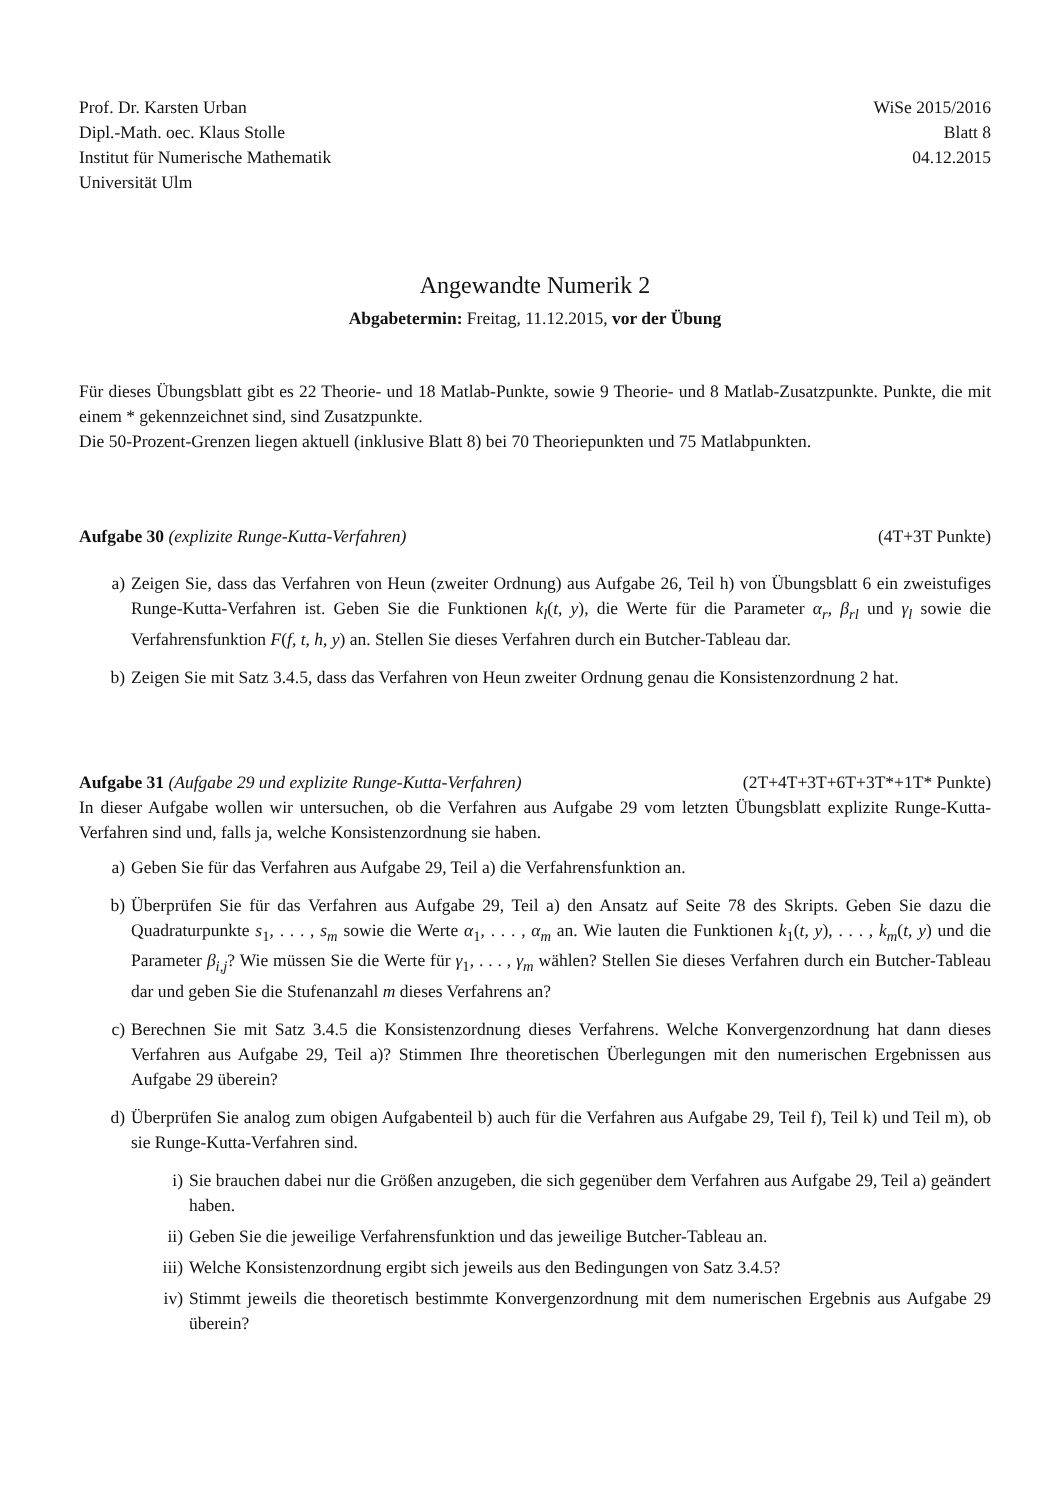Prof. Dr. Karsten Urban
Dipl.-Math. oec. Klaus Stolle
Institut für Numerische Mathematik
Universität Ulm
WiSe 2015/2016
Blatt 8
04.12.2015
Angewandte Numerik 2
Abgabetermin: Freitag, 11.12.2015, vor der Übung
Für dieses Übungsblatt gibt es 22 Theorie- und 18 Matlab-Punkte, sowie 9 Theorie- und 8 Matlab-Zusatzpunkte. Punkte, die mit einem * gekennzeichnet sind, sind Zusatzpunkte.
Die 50-Prozent-Grenzen liegen aktuell (inklusive Blatt 8) bei 70 Theoriepunkten und 75 Matlabpunkten.
Aufgabe 30 (explizite Runge-Kutta-Verfahren)
(4T+3T Punkte)
a) Zeigen Sie, dass das Verfahren von Heun (zweiter Ordnung) aus Aufgabe 26, Teil h) von Übungsblatt 6 ein zweistufiges Runge-Kutta-Verfahren ist. Geben Sie die Funktionen k<sub>l</sub>(t, y), die Werte für die Parameter α<sub>r</sub>, β<sub>rl</sub> und γ<sub>l</sub> sowie die Verfahrensfunktion F(f, t, h, y) an. Stellen Sie dieses Verfahren durch ein Butcher-Tableau dar.
b) Zeigen Sie mit Satz 3.4.5, dass das Verfahren von Heun zweiter Ordnung genau die Konsistenzordnung 2 hat.
Aufgabe 31 (Aufgabe 29 und explizite Runge-Kutta-Verfahren)
(2T+4T+3T+6T+3T*+1T* Punkte)
In dieser Aufgabe wollen wir untersuchen, ob die Verfahren aus Aufgabe 29 vom letzten Übungsblatt explizite Runge-Kutta-Verfahren sind und, falls ja, welche Konsistenzordnung sie haben.
a) Geben Sie für das Verfahren aus Aufgabe 29, Teil a) die Verfahrensfunktion an.
b) Überprüfen Sie für das Verfahren aus Aufgabe 29, Teil a) den Ansatz auf Seite 78 des Skripts. Geben Sie dazu die Quadraturpunkte s<sub>1</sub>, . . . , s<sub>m</sub> sowie die Werte α<sub>1</sub>, . . . , α<sub>m</sub> an. Wie lauten die Funktionen k<sub>1</sub>(t, y), . . . , k<sub>m</sub>(t, y) und die Parameter β<sub>i,j</sub>? Wie müssen Sie die Werte für γ<sub>1</sub>, . . . , γ<sub>m</sub> wählen? Stellen Sie dieses Verfahren durch ein Butcher-Tableau dar und geben Sie die Stufenanzahl m dieses Verfahrens an?
c) Berechnen Sie mit Satz 3.4.5 die Konsistenzordnung dieses Verfahrens. Welche Konvergenzordnung hat dann dieses Verfahren aus Aufgabe 29, Teil a)? Stimmen Ihre theoretischen Überlegungen mit den numerischen Ergebnissen aus Aufgabe 29 überein?
d) Überprüfen Sie analog zum obigen Aufgabenteil b) auch für die Verfahren aus Aufgabe 29, Teil f), Teil k) und Teil m), ob sie Runge-Kutta-Verfahren sind.
i) Sie brauchen dabei nur die Größen anzugeben, die sich gegenüber dem Verfahren aus Aufgabe 29, Teil a) geändert haben.
ii) Geben Sie die jeweilige Verfahrensfunktion und das jeweilige Butcher-Tableau an.
iii) Welche Konsistenzordnung ergibt sich jeweils aus den Bedingungen von Satz 3.4.5?
iv) Stimmt jeweils die theoretisch bestimmte Konvergenzordnung mit dem numerischen Ergebnis aus Aufgabe 29 überein?